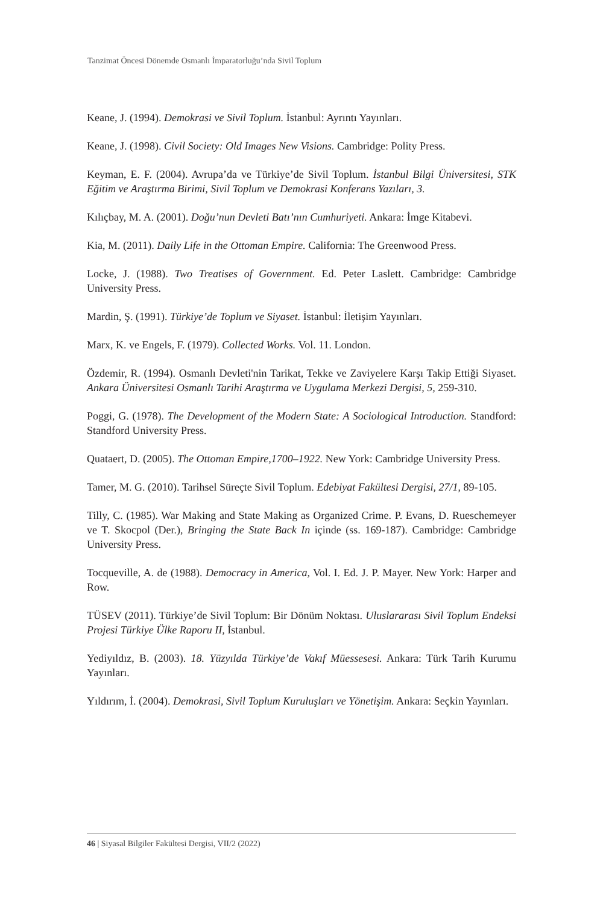Tanzimat Öncesi Dönemde Osmanlı İmparatorluğu’nda Sivil Toplum
Keane, J. (1994). Demokrasi ve Sivil Toplum. İstanbul: Ayrıntı Yayınları.
Keane, J. (1998). Civil Society: Old Images New Visions. Cambridge: Polity Press.
Keyman, E. F. (2004). Avrupa’da ve Türkiye’de Sivil Toplum. İstanbul Bilgi Üniversitesi, STK Eğitim ve Araştırma Birimi, Sivil Toplum ve Demokrasi Konferans Yazıları, 3.
Kılıçbay, M. A. (2001). Doğu’nun Devleti Batı’nın Cumhuriyeti. Ankara: İmge Kitabevi.
Kia, M. (2011). Daily Life in the Ottoman Empire. California: The Greenwood Press.
Locke, J. (1988). Two Treatises of Government. Ed. Peter Laslett. Cambridge: Cambridge University Press.
Mardin, Ş. (1991). Türkiye’de Toplum ve Siyaset. İstanbul: İletişim Yayınları.
Marx, K. ve Engels, F. (1979). Collected Works. Vol. 11. London.
Özdemir, R. (1994). Osmanlı Devleti'nin Tarikat, Tekke ve Zaviyelere Karşı Takip Ettiği Siyaset. Ankara Üniversitesi Osmanlı Tarihi Araştırma ve Uygulama Merkezi Dergisi, 5, 259-310.
Poggi, G. (1978). The Development of the Modern State: A Sociological Introduction. Standford: Standford University Press.
Quataert, D. (2005). The Ottoman Empire,1700–1922. New York: Cambridge University Press.
Tamer, M. G. (2010). Tarihsel Süreçte Sivil Toplum. Edebiyat Fakültesi Dergisi, 27/1, 89-105.
Tilly, C. (1985). War Making and State Making as Organized Crime. P. Evans, D. Rueschemeyer ve T. Skocpol (Der.), Bringing the State Back In içinde (ss. 169-187). Cambridge: Cambridge University Press.
Tocqueville, A. de (1988). Democracy in America, Vol. I. Ed. J. P. Mayer. New York: Harper and Row.
TÜSEV (2011). Türkiye’de Sivil Toplum: Bir Dönüm Noktası. Uluslararası Sivil Toplum Endeksi Projesi Türkiye Ülke Raporu II, İstanbul.
Yediyıldız, B. (2003). 18. Yüzyılda Türkiye’de Vakıf Müessesesi. Ankara: Türk Tarih Kurumu Yayınları.
Yıldırım, İ. (2004). Demokrasi, Sivil Toplum Kuruluşları ve Yönetişim. Ankara: Seçkin Yayınları.
46 | Siyasal Bilgiler Fakültesi Dergisi, VII/2 (2022)